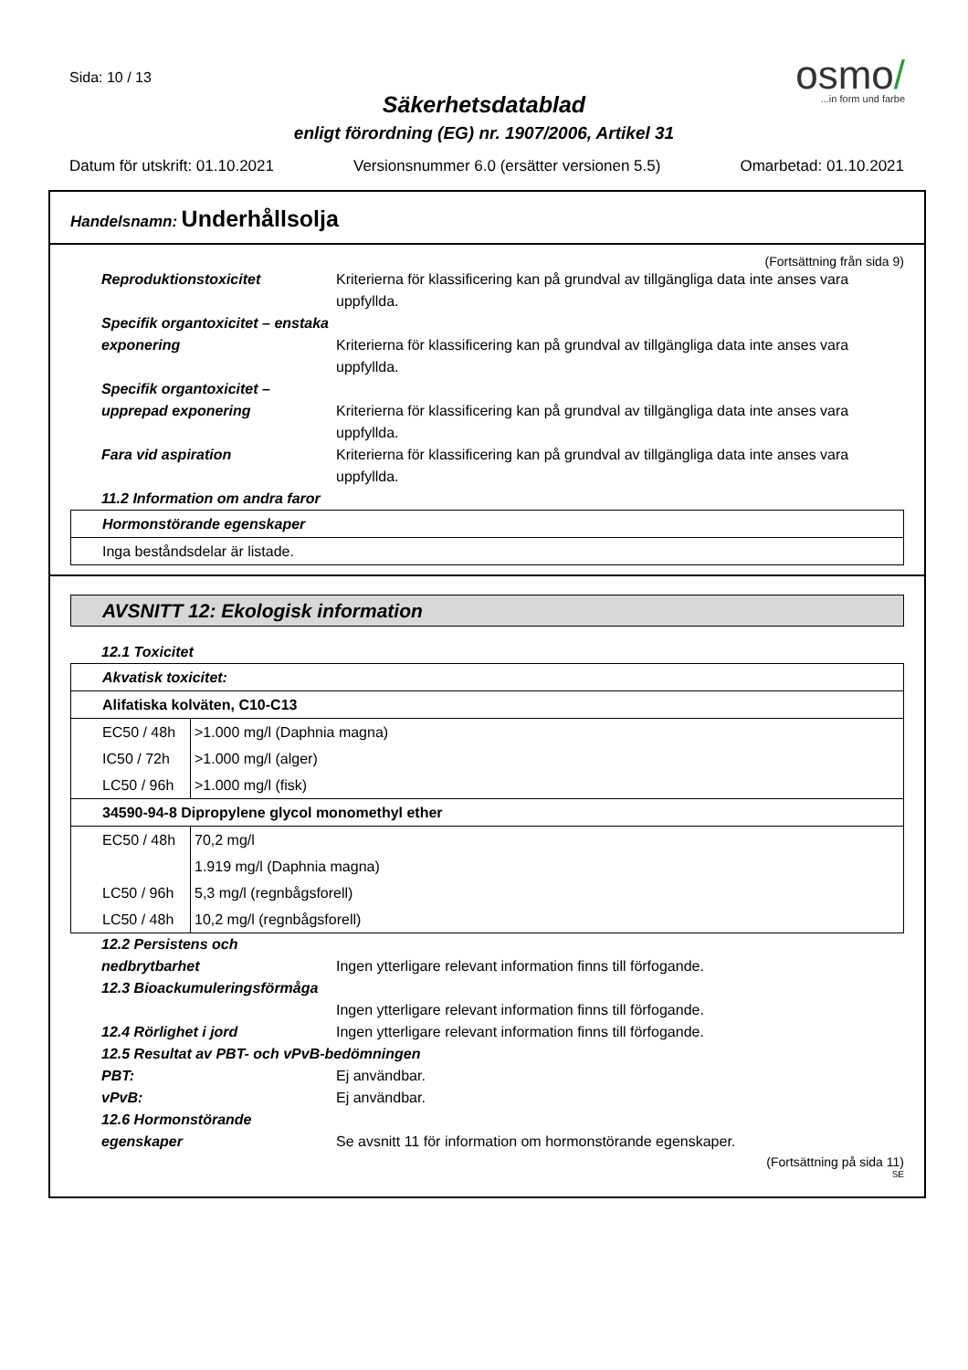Sida: 10 / 13
Säkerhetsdatablad
osmo/
...in form und farbe
enligt förordning (EG) nr. 1907/2006, Artikel 31
Datum för utskrift: 01.10.2021 Versionsnummer 6.0 (ersätter versionen 5.5) Omarbetad: 01.10.2021
Handelsnamn: Underhållsolja
(Fortsättning från sida 9)
Reproduktionstoxicitet Kriterierna för klassificering kan på grundval av tillgängliga data inte anses vara uppfyllda.
Specifik organtoxicitet – enstaka exponering
Kriterierna för klassificering kan på grundval av tillgängliga data inte anses vara uppfyllda.
Specifik organtoxicitet – upprepad exponering
Kriterierna för klassificering kan på grundval av tillgängliga data inte anses vara uppfyllda.
Fara vid aspiration Kriterierna för klassificering kan på grundval av tillgängliga data inte anses vara uppfyllda.
11.2 Information om andra faror
| Hormonstörande egenskaper |
| Inga beståndsdelar är listade. |
AVSNITT 12: Ekologisk information
12.1 Toxicitet
| Akvatisk toxicitet: | |
| Alifatiska kolväten, C10-C13 | |
| EC50 / 48h | >1.000 mg/l (Daphnia magna) |
| IC50 / 72h | >1.000 mg/l (alger) |
| LC50 / 96h | >1.000 mg/l (fisk) |
| 34590-94-8 Dipropylene glycol monomethyl ether | |
| EC50 / 48h | 70,2 mg/l |
| | 1.919 mg/l (Daphnia magna) |
| LC50 / 96h | 5,3 mg/l (regnbågsforell) |
| LC50 / 48h | 10,2 mg/l (regnbågsforell) |
12.2 Persistens och nedbrytbarhet
Ingen ytterligare relevant information finns till förfogande.
12.3 Bioackumuleringsförmåga
Ingen ytterligare relevant information finns till förfogande.
12.4 Rörlighet i jord Ingen ytterligare relevant information finns till förfogande.
12.5 Resultat av PBT- och vPvB-bedömningen
PBT: Ej användbar.
vPvB: Ej användbar.
12.6 Hormonstörande egenskaper
Se avsnitt 11 för information om hormonstörande egenskaper.
(Fortsättning på sida 11)
SE